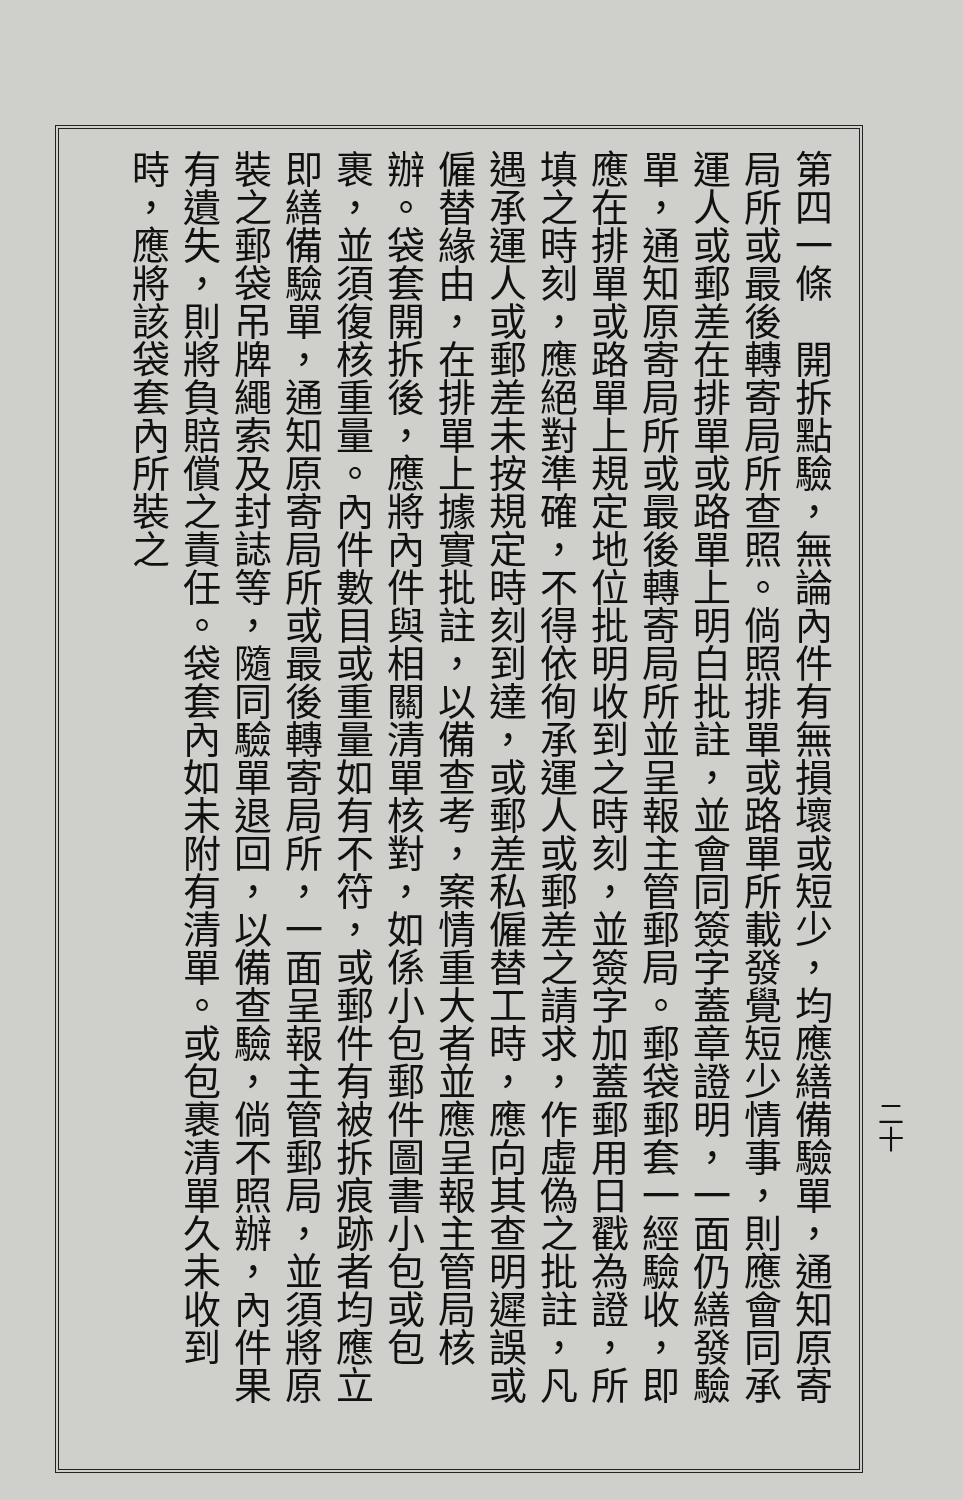第四一條　開拆點驗，無論內件有無損壞或短少，均應繕備驗單，通知原寄局所或最後轉寄局所查照。倘照排單或路單所載發覺短少情事，則應會同承運人或郵差在排單或路單上明白批註，並會同簽字蓋章證明，一面仍繕發驗單，通知原寄局所或最後轉寄局所並呈報主管郵局。郵袋郵套一經驗收，即應在排單或路單上規定地位批明收到之時刻，並簽字加蓋郵用日戳為證，所填之時刻，應絕對準確，不得依徇承運人或郵差之請求，作虛偽之批註，凡遇承運人或郵差未按規定時刻到達，或郵差私僱替工時，應向其查明遲誤或僱替緣由，在排單上據實批註，以備查考，案情重大者並應呈報主管局核辦。袋套開拆後，應將內件與相關清單核對，如係小包郵件圖書小包或包裹，並須復核重量。內件數目或重量如有不符，或郵件有被拆痕跡者均應立即繕備驗單，通知原寄局所或最後轉寄局所，一面呈報主管郵局，並須將原裝之郵袋吊牌繩索及封誌等，隨同驗單退回，以備查驗，倘不照辦，內件果有遺失，則將負賠償之責任。袋套內如未附有清單。或包裹清單久未收到時，應將該袋套內所裝之
二十